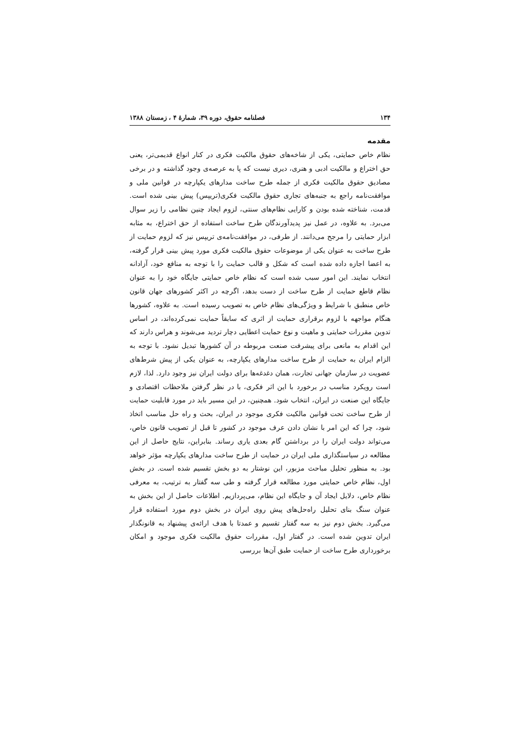۱۳۴ فصلنامه حقوق، دوره ۳۹، شمارۀ ۴ ، زمستان ۱۳۸۸
مقدمه
نظام خاص حمایتی، یکی از شاخه‌های حقوق مالکیت فکری در کنار انواع قدیمی‌تر، یعنی حق اختراع و مالکیت ادبی و هنری، دیری نیست که پا به عرصه‌ی وجود گذاشته و در برخی مصادیق حقوق مالکیت فکری از جمله طرح ساخت مدارهای یکپارچه در قوانین ملی و موافقت‌نامه راجع به جنبه‌های تجاری حقوق مالکیت فکری(تریپس) پیش بینی شده است. قدمت، شناخته شده بودن و کارایی نظام‌های سنتی، لزوم ایجاد چنین نظامی را زیر سوال می‌برد. به علاوه، در عمل نیز پدیدآورندگان طرح ساخت استفاده از حق اختراع، به مثابه ابزار حمایتی را مرجح می‌دانند. از طرفی، در موافقت‌نامه‌ی تریپس نیز که لزوم حمایت از طرح ساخت به عنوان یکی از موضوعات حقوق مالکیت فکری مورد پیش بینی قرار گرفته، به اعضا اجازه داده شده است که شکل و قالب حمایت را با توجه به منافع خود، آزادانه انتخاب نمایند. این امور سبب شده است که نظام خاص حمایتی جایگاه خود را به عنوان نظام قاطع حمایت از طرح ساخت از دست بدهد، اگرچه در اکثر کشورهای جهان قانون خاص منطبق با شرایط و ویژگی‌های نظام خاص به تصویب رسیده است. به علاوه، کشورها هنگام مواجهه با لزوم برقراری حمایت از اثری که سابقاً حمایت نمی‌کرده‌اند، در اساس تدوین مقررات حمایتی و ماهیت و نوع حمایت اعطایی دچار تردید می‌شوند و هراس دارند که این اقدام به مانعی برای پیشرفت صنعت مربوطه در آن کشورها تبدیل نشود. با توجه به الزام ایران به حمایت از طرح ساخت مدارهای یکپارچه، به عنوان یکی از پیش شرط‌های عضویت در سازمان جهانی تجارت، همان دغدغه‌ها برای دولت ایران نیز وجود دارد. لذا، لازم است رویکرد مناسب در برخورد با این اثر فکری، با در نظر گرفتن ملاحظات اقتصادی و جایگاه این صنعت در ایران، انتخاب شود. همچنین، در این مسیر باید در مورد قابلیت حمایت از طرح ساخت تحت قوانین مالکیت فکری موجود در ایران، بحث و راه حل مناسب اتخاذ شود، چرا که این امر با نشان دادن عرف موجود در کشور تا قبل از تصویب قانون خاص، می‌تواند دولت ایران را در برداشتن گام بعدی یاری رساند. بنابراین، نتایج حاصل از این مطالعه در سیاستگذاری ملی ایران در حمایت از طرح ساخت مدارهای یکپارچه مؤثر خواهد بود. به منظور تحلیل مباحث مزبور، این نوشتار به دو بخش تقسیم شده است. در بخش اول، نظام خاص حمایتی مورد مطالعه قرار گرفته و طی سه گفتار به ترتیب، به معرفی نظام خاص، دلایل ایجاد آن و جایگاه این نظام، می‌پردازیم. اطلاعات حاصل از این بخش به عنوان سنگ بنای تحلیل راه‌حل‌های پیش روی ایران در بخش دوم مورد استفاده قرار می‌گیرد. بخش دوم نیز به سه گفتار تقسیم و عمدتا با هدف ارائه‌ی پیشنهاد به قانونگذار ایران تدوین شده است. در گفتار اول، مقررات حقوق مالکیت فکری موجود و امکان برخورداری طرح ساخت از حمایت طبق آن‌ها بررسی